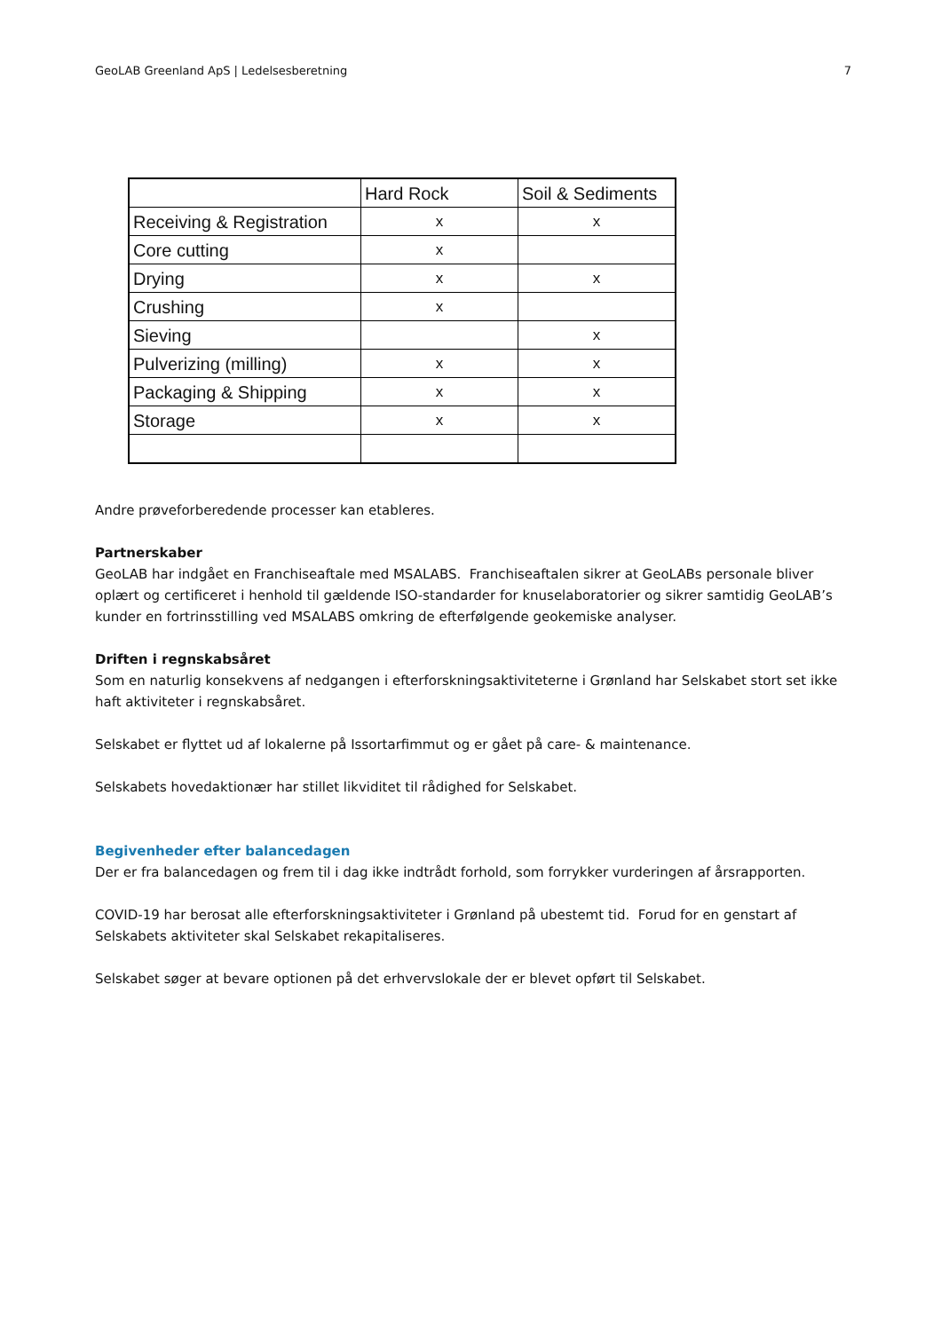GeoLAB Greenland ApS | Ledelsesberetning 7
| | Hard Rock | Soil & Sediments |
| --- | --- | --- |
| Receiving & Registration | x | x |
| Core cutting | x | |
| Drying | x | x |
| Crushing | x | |
| Sieving | | x |
| Pulverizing (milling) | x | x |
| Packaging & Shipping | x | x |
| Storage | x | x |
Andre prøveforberedende processer kan etableres.
Partnerskaber
GeoLAB har indgået en Franchiseaftale med MSALABS. Franchiseaftalen sikrer at GeoLABs personale bliver oplært og certificeret i henhold til gældende ISO-standarder for knuselaboratorier og sikrer samtidig GeoLAB’s kunder en fortrinsstilling ved MSALABS omkring de efterfølgende geokemiske analyser.
Driften i regnskabsåret
Som en naturlig konsekvens af nedgangen i efterforskningsaktiviteterne i Grønland har Selskabet stort set ikke haft aktiviteter i regnskabsåret.
Selskabet er flyttet ud af lokalerne på Issortarfimmut og er gået på care- & maintenance.
Selskabets hovedaktionær har stillet likviditet til rådighed for Selskabet.
Begivenheder efter balancedagen
Der er fra balancedagen og frem til i dag ikke indtrådt forhold, som forrykker vurderingen af årsrapporten.
COVID-19 har berosat alle efterforskningsaktiviteter i Grønland på ubestemt tid. Forud for en genstart af Selskabets aktiviteter skal Selskabet rekapitaliseres.
Selskabet søger at bevare optionen på det erhvervslokale der er blevet opført til Selskabet.